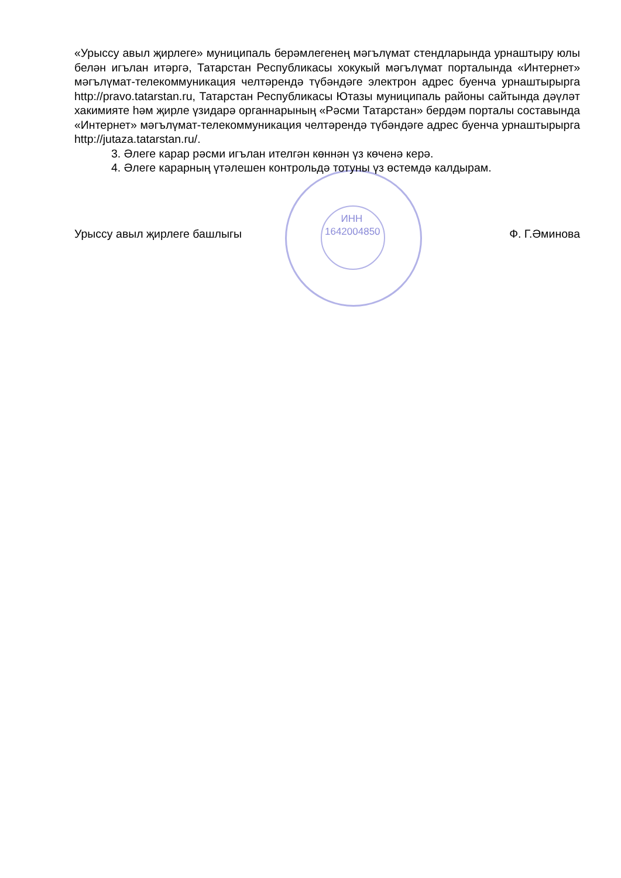«Урыссу авыл җирлеге» муниципаль берәмлегенең мәгълүмат стендларында урнаштыру юлы белән игълан итәргә, Татарстан Республикасы хокукый мәгълүмат порталында «Интернет» мәгълүмат-телекоммуникация челтәрендә түбәндәге электрон адрес буенча урнаштырырга http://pravo.tatarstan.ru, Татарстан Республикасы Ютазы муниципаль районы сайтында дәүләт хакимияте һәм җирле үзидарә органнарының «Рәсми Татарстан» бердәм порталы составында «Интернет» мәгълүмат-телекоммуникация челтәрендә түбәндәге адрес буенча урнаштырырга http://jutaza.tatarstan.ru/.
3. Әлеге карар рәсми игълан ителгән көннән үз көченә керә.
4. Әлеге карарның үтәлешен контрольдә тотуны үз өстемдә калдырам.
Урыссу авыл җирлеге башлыгы Ф. Г.Әминова
ИНН 1642004850